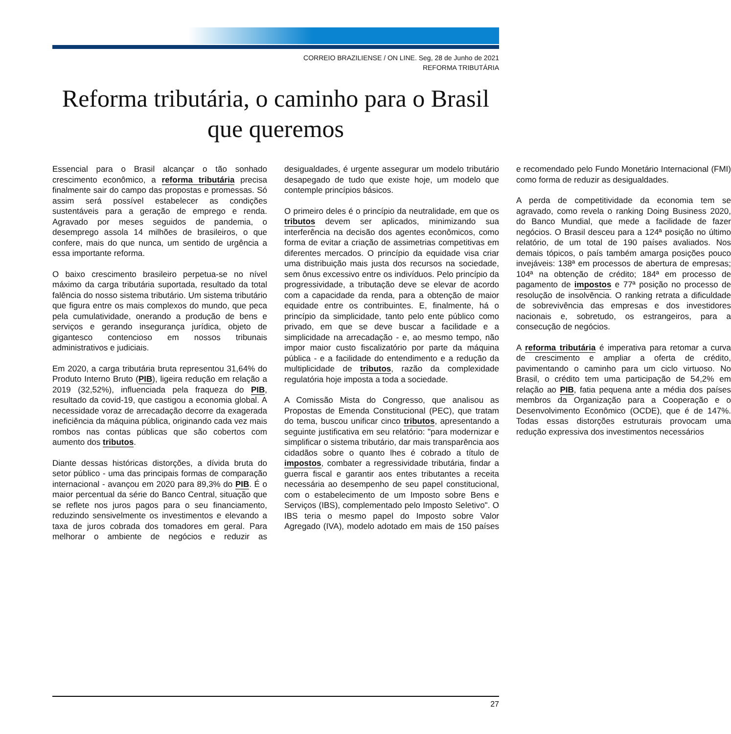CORREIO BRAZILIENSE / ON LINE. Seg, 28 de Junho de 2021
REFORMA TRIBUTÁRIA
Reforma tributária, o caminho para o Brasil que queremos
Essencial para o Brasil alcançar o tão sonhado crescimento econômico, a reforma tributária precisa finalmente sair do campo das propostas e promessas. Só assim será possível estabelecer as condições sustentáveis para a geração de emprego e renda. Agravado por meses seguidos de pandemia, o desemprego assola 14 milhões de brasileiros, o que confere, mais do que nunca, um sentido de urgência a essa importante reforma.
O baixo crescimento brasileiro perpetua-se no nível máximo da carga tributária suportada, resultado da total falência do nosso sistema tributário. Um sistema tributário que figura entre os mais complexos do mundo, que peca pela cumulatividade, onerando a produção de bens e serviços e gerando insegurança jurídica, objeto de gigantesco contencioso em nossos tribunais administrativos e judiciais.
Em 2020, a carga tributária bruta representou 31,64% do Produto Interno Bruto (PIB), ligeira redução em relação a 2019 (32,52%), influenciada pela fraqueza do PIB, resultado da covid-19, que castigou a economia global. A necessidade voraz de arrecadação decorre da exagerada ineficiência da máquina pública, originando cada vez mais rombos nas contas públicas que são cobertos com aumento dos tributos.
Diante dessas históricas distorções, a dívida bruta do setor público - uma das principais formas de comparação internacional - avançou em 2020 para 89,3% do PIB. É o maior percentual da série do Banco Central, situação que se reflete nos juros pagos para o seu financiamento, reduzindo sensivelmente os investimentos e elevando a taxa de juros cobrada dos tomadores em geral. Para melhorar o ambiente de negócios e reduzir as desigualdades, é urgente assegurar um modelo tributário desapegado de tudo que existe hoje, um modelo que contemple princípios básicos.
O primeiro deles é o princípio da neutralidade, em que os tributos devem ser aplicados, minimizando sua interferência na decisão dos agentes econômicos, como forma de evitar a criação de assimetrias competitivas em diferentes mercados. O princípio da equidade visa criar uma distribuição mais justa dos recursos na sociedade, sem ônus excessivo entre os indivíduos. Pelo princípio da progressividade, a tributação deve se elevar de acordo com a capacidade da renda, para a obtenção de maior equidade entre os contribuintes. E, finalmente, há o princípio da simplicidade, tanto pelo ente público como privado, em que se deve buscar a facilidade e a simplicidade na arrecadação - e, ao mesmo tempo, não impor maior custo fiscalizatório por parte da máquina pública - e a facilidade do entendimento e a redução da multiplicidade de tributos, razão da complexidade regulatória hoje imposta a toda a sociedade.
A Comissão Mista do Congresso, que analisou as Propostas de Emenda Constitucional (PEC), que tratam do tema, buscou unificar cinco tributos, apresentando a seguinte justificativa em seu relatório: "para modernizar e simplificar o sistema tributário, dar mais transparência aos cidadãos sobre o quanto lhes é cobrado a título de impostos, combater a regressividade tributária, findar a guerra fiscal e garantir aos entes tributantes a receita necessária ao desempenho de seu papel constitucional, com o estabelecimento de um Imposto sobre Bens e Serviços (IBS), complementado pelo Imposto Seletivo". O IBS teria o mesmo papel do Imposto sobre Valor Agregado (IVA), modelo adotado em mais de 150 países e recomendado pelo Fundo Monetário Internacional (FMI) como forma de reduzir as desigualdades.
A perda de competitividade da economia tem se agravado, como revela o ranking Doing Business 2020, do Banco Mundial, que mede a facilidade de fazer negócios. O Brasil desceu para a 124ª posição no último relatório, de um total de 190 países avaliados. Nos demais tópicos, o país também amarga posições pouco invejáveis: 138ª em processos de abertura de empresas; 104ª na obtenção de crédito; 184ª em processo de pagamento de impostos e 77ª posição no processo de resolução de insolvência. O ranking retrata a dificuldade de sobrevivência das empresas e dos investidores nacionais e, sobretudo, os estrangeiros, para a consecução de negócios.
A reforma tributária é imperativa para retomar a curva de crescimento e ampliar a oferta de crédito, pavimentando o caminho para um ciclo virtuoso. No Brasil, o crédito tem uma participação de 54,2% em relação ao PIB, fatia pequena ante a média dos países membros da Organização para a Cooperação e o Desenvolvimento Econômico (OCDE), que é de 147%. Todas essas distorções estruturais provocam uma redução expressiva dos investimentos necessários
27